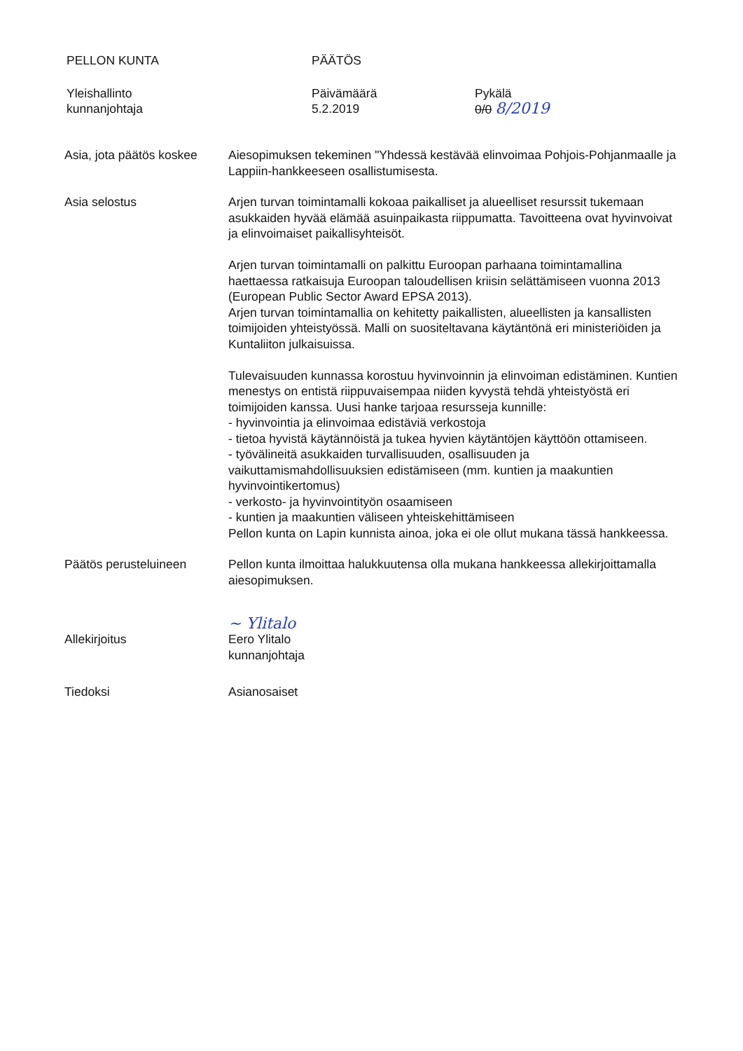PELLON KUNTA PÄÄTÖS
Yleishallinto
kunnanjohtaja
Päivämäärä
5.2.2019
Pykälä
0/0 8/2019
Asia, jota päätös koskee
Aiesopimuksen tekeminen "Yhdessä kestävää elinvoimaa Pohjois-Pohjanmaalle ja Lappiin-hankkeeseen osallistumisesta.
Asia selostus Arjen turvan toimintamalli kokoaa paikalliset ja alueelliset resurssit tukemaan asukkaiden hyvää elämää asuinpaikasta riippumatta. Tavoitteena ovat hyvinvoivat ja elinvoimaiset paikallisyhteisöt.
Arjen turvan toimintamalli on palkittu Euroopan parhaana toimintamallina haettaessa ratkaisuja Euroopan taloudellisen kriisin selättämiseen vuonna 2013 (European Public Sector Award EPSA 2013).
Arjen turvan toimintamallia on kehitetty paikallisten, alueellisten ja kansallisten toimijoiden yhteistyössä. Malli on suositeltavana käytäntönä eri ministeriöiden ja Kuntaliiton julkaisuissa.
Tulevaisuuden kunnassa korostuu hyvinvoinnin ja elinvoiman edistäminen. Kuntien menestys on entistä riippuvaisempaa niiden kyvystä tehdä yhteistyöstä eri toimijoiden kanssa. Uusi hanke tarjoaa resursseja kunnille:
- hyvinvointia ja elinvoimaa edistäviä verkostoja
- tietoa hyvistä käytännöistä ja tukea hyvien käytäntöjen käyttöön ottamiseen.
- työvälineitä asukkaiden turvallisuuden, osallisuuden ja vaikuttamismahdollisuuksien edistämiseen (mm. kuntien ja maakuntien hyvinvointikertomus)
- verkosto- ja hyvinvointityön osaamiseen
- kuntien ja maakuntien väliseen yhteiskehittämiseen
Pellon kunta on Lapin kunnista ainoa, joka ei ole ollut mukana tässä hankkeessa.
Päätös perusteluineen Pellon kunta ilmoittaa halukkuutensa olla mukana hankkeessa allekirjoittamalla aiesopimuksen.
Allekirjoitus
~ Ylitalo
Eero Ylitalo
kunnanjohtaja
Tiedoksi Asianosaiset